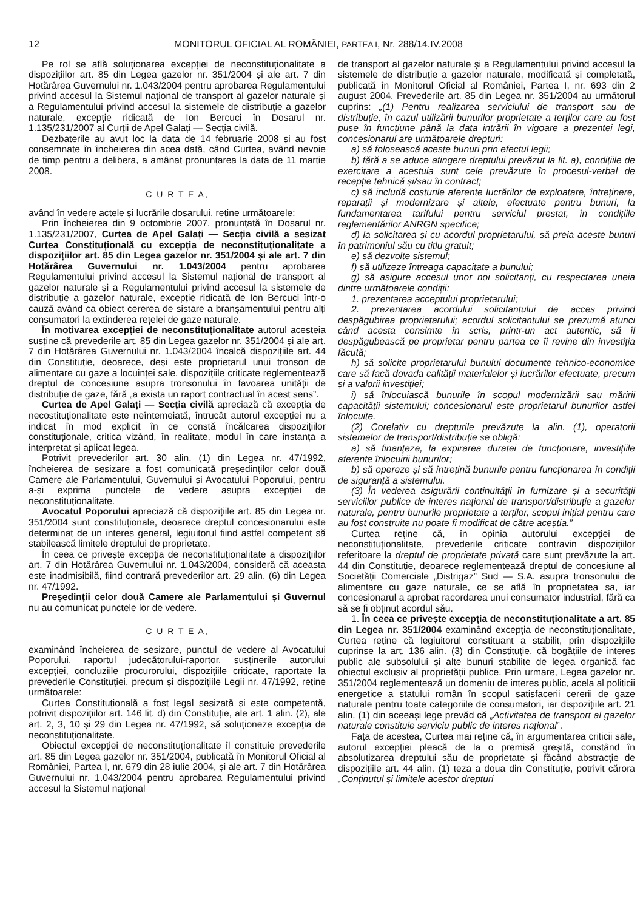12 MONITORUL OFICIAL AL ROMÂNIEI, PARTEA I, Nr. 288/14.IV.2008
Pe rol se află soluționarea excepției de neconstituționalitate a dispozițiilor art. 85 din Legea gazelor nr. 351/2004 și ale art. 7 din Hotărârea Guvernului nr. 1.043/2004 pentru aprobarea Regulamentului privind accesul la Sistemul național de transport al gazelor naturale și a Regulamentului privind accesul la sistemele de distribuție a gazelor naturale, excepție ridicată de Ion Bercuci în Dosarul nr. 1.135/231/2007 al Curții de Apel Galați — Secția civilă.
Dezbaterile au avut loc la data de 14 februarie 2008 și au fost consemnate în încheierea din acea dată, când Curtea, având nevoie de timp pentru a delibera, a amânat pronunțarea la data de 11 martie 2008.
C U R T E A,
având în vedere actele și lucrările dosarului, reține următoarele:
Prin Încheierea din 9 octombrie 2007, pronunțată în Dosarul nr. 1.135/231/2007, Curtea de Apel Galați — Secția civilă a sesizat Curtea Constituțională cu excepția de neconstituționalitate a dispozițiilor art. 85 din Legea gazelor nr. 351/2004 și ale art. 7 din Hotărârea Guvernului nr. 1.043/2004 pentru aprobarea Regulamentului privind accesul la Sistemul național de transport al gazelor naturale și a Regulamentului privind accesul la sistemele de distribuție a gazelor naturale, excepție ridicată de Ion Bercuci într-o cauză având ca obiect cererea de sistare a branșamentului pentru alți consumatori la extinderea rețelei de gaze naturale.
În motivarea excepției de neconstituționalitate autorul acesteia susține că prevederile art. 85 din Legea gazelor nr. 351/2004 și ale art. 7 din Hotărârea Guvernului nr. 1.043/2004 încalcă dispozițiile art. 44 din Constituție, deoarece, deși este proprietarul unui tronson de alimentare cu gaze a locuinței sale, dispozițiile criticate reglementează dreptul de concesiune asupra tronsonului în favoarea unității de distribuție de gaze, fără „a exista un raport contractual în acest sens”.
Curtea de Apel Galați — Secția civilă apreciază că excepția de necostituționalitate este neîntemeiată, întrucât autorul excepției nu a indicat în mod explicit în ce constă încălcarea dispozițiilor constituționale, critica vizând, în realitate, modul în care instanța a interpretat și aplicat legea.
Potrivit prevederilor art. 30 alin. (1) din Legea nr. 47/1992, încheierea de sesizare a fost comunicată președinților celor două Camere ale Parlamentului, Guvernului și Avocatului Poporului, pentru a-și exprima punctele de vedere asupra excepției de neconstituționalitate.
Avocatul Poporului apreciază că dispozițiile art. 85 din Legea nr. 351/2004 sunt constituționale, deoarece dreptul concesionarului este determinat de un interes general, legiuitorul fiind astfel competent să stabilească limitele dreptului de proprietate.
În ceea ce privește excepția de neconstituționalitate a dispozițiilor art. 7 din Hotărârea Guvernului nr. 1.043/2004, consideră că aceasta este inadmisibilă, fiind contrară prevederilor art. 29 alin. (6) din Legea nr. 47/1992.
Președinții celor două Camere ale Parlamentului și Guvernul nu au comunicat punctele lor de vedere.
C U R T E A,
examinând încheierea de sesizare, punctul de vedere al Avocatului Poporului, raportul judecătorului-raportor, susținerile autorului excepției, concluziile procurorului, dispozițiile criticate, raportate la prevederile Constituției, precum și dispozițiile Legii nr. 47/1992, reține următoarele:
Curtea Constituțională a fost legal sesizată și este competentă, potrivit dispozițiilor art. 146 lit. d) din Constituție, ale art. 1 alin. (2), ale art. 2, 3, 10 și 29 din Legea nr. 47/1992, să soluționeze excepția de neconstituționalitate.
Obiectul excepției de neconstituționalitate îl constituie prevederile art. 85 din Legea gazelor nr. 351/2004, publicată în Monitorul Oficial al României, Partea I, nr. 679 din 28 iulie 2004, și ale art. 7 din Hotărârea Guvernului nr. 1.043/2004 pentru aprobarea Regulamentului privind accesul la Sistemul național
de transport al gazelor naturale și a Regulamentului privind accesul la sistemele de distribuție a gazelor naturale, modificată și completată, publicată în Monitorul Oficial al României, Partea I, nr. 693 din 2 august 2004. Prevederile art. 85 din Legea nr. 351/2004 au următorul cuprins: „(1) Pentru realizarea serviciului de transport sau de distribuție, în cazul utilizării bunurilor proprietate a terților care au fost puse în funcțiune până la data intrării în vigoare a prezentei legi, concesionarul are următoarele drepturi:
a) să folosească aceste bunuri prin efectul legii;
b) fără a se aduce atingere dreptului prevăzut la lit. a), condițiile de exercitare a acestuia sunt cele prevăzute în procesul-verbal de recepție tehnică și/sau în contract;
c) să includă costurile aferente lucrărilor de exploatare, întreținere, reparații și modernizare și altele, efectuate pentru bunuri, la fundamentarea tarifului pentru serviciul prestat, în condițiile reglementărilor ANRGN specifice;
d) la solicitarea și cu acordul proprietarului, să preia aceste bunuri în patrimoniul său cu titlu gratuit;
e) să dezvolte sistemul;
f) să utilizeze întreaga capacitate a bunului;
g) să asigure accesul unor noi solicitanți, cu respectarea uneia dintre următoarele condiții:
1. prezentarea acceptului proprietarului;
2. prezentarea acordului solicitantului de acces privind despăgubirea proprietarului; acordul solicitantului se prezumă atunci când acesta consimte în scris, printr-un act autentic, să îl despăgubească pe proprietar pentru partea ce îi revine din investiția făcută;
h) să solicite proprietarului bunului documente tehnico-economice care să facă dovada calității materialelor și lucrărilor efectuate, precum și a valorii investiției;
i) să înlocuiască bunurile în scopul modernizării sau măririi capacității sistemului; concesionarul este proprietarul bunurilor astfel înlocuite.
(2) Corelativ cu drepturile prevăzute la alin. (1), operatorii sistemelor de transport/distribuție se obligă:
a) să finanțeze, la expirarea duratei de funcționare, investițiile aferente înlocuirii bunurilor;
b) să opereze și să întrețină bunurile pentru funcționarea în condiții de siguranță a sistemului.
(3) În vederea asigurării continuității în furnizare și a securității serviciilor publice de interes național de transport/distribuție a gazelor naturale, pentru bunurile proprietate a terților, scopul inițial pentru care au fost construite nu poate fi modificat de către aceștia.”
Curtea reține că, în opinia autorului excepției de neconstituționalitate, prevederile criticate contravin dispozițiilor referitoare la dreptul de proprietate privată care sunt prevăzute la art. 44 din Constituție, deoarece reglementează dreptul de concesiune al Societății Comerciale „Distrigaz” Sud — S.A. asupra tronsonului de alimentare cu gaze naturale, ce se află în proprietatea sa, iar concesionarul a aprobat racordarea unui consumator industrial, fără ca să se fi obținut acordul său.
1. În ceea ce privește excepția de neconstituționalitate a art. 85 din Legea nr. 351/2004 examinând excepția de neconstituționalitate, Curtea reține că legiuitorul constituant a stabilit, prin dispozițiile cuprinse la art. 136 alin. (3) din Constituție, că bogățiile de interes public ale subsolului și alte bunuri stabilite de legea organică fac obiectul exclusiv al proprietății publice. Prin urmare, Legea gazelor nr. 351/2004 reglementează un domeniu de interes public, acela al politicii energetice a statului român în scopul satisfacerii cererii de gaze naturale pentru toate categoriile de consumatori, iar dispozițiile art. 21 alin. (1) din aceeași lege prevăd că „Activitatea de transport al gazelor naturale constituie serviciu public de interes național”.
Fața de acestea, Curtea mai reține că, în argumentarea criticii sale, autorul excepției pleacă de la o premisă greșită, constând în absolutizarea dreptului său de proprietate și făcând abstracție de dispozițiile art. 44 alin. (1) teza a doua din Constituție, potrivit cărora „Conținutul și limitele acestor drepturi